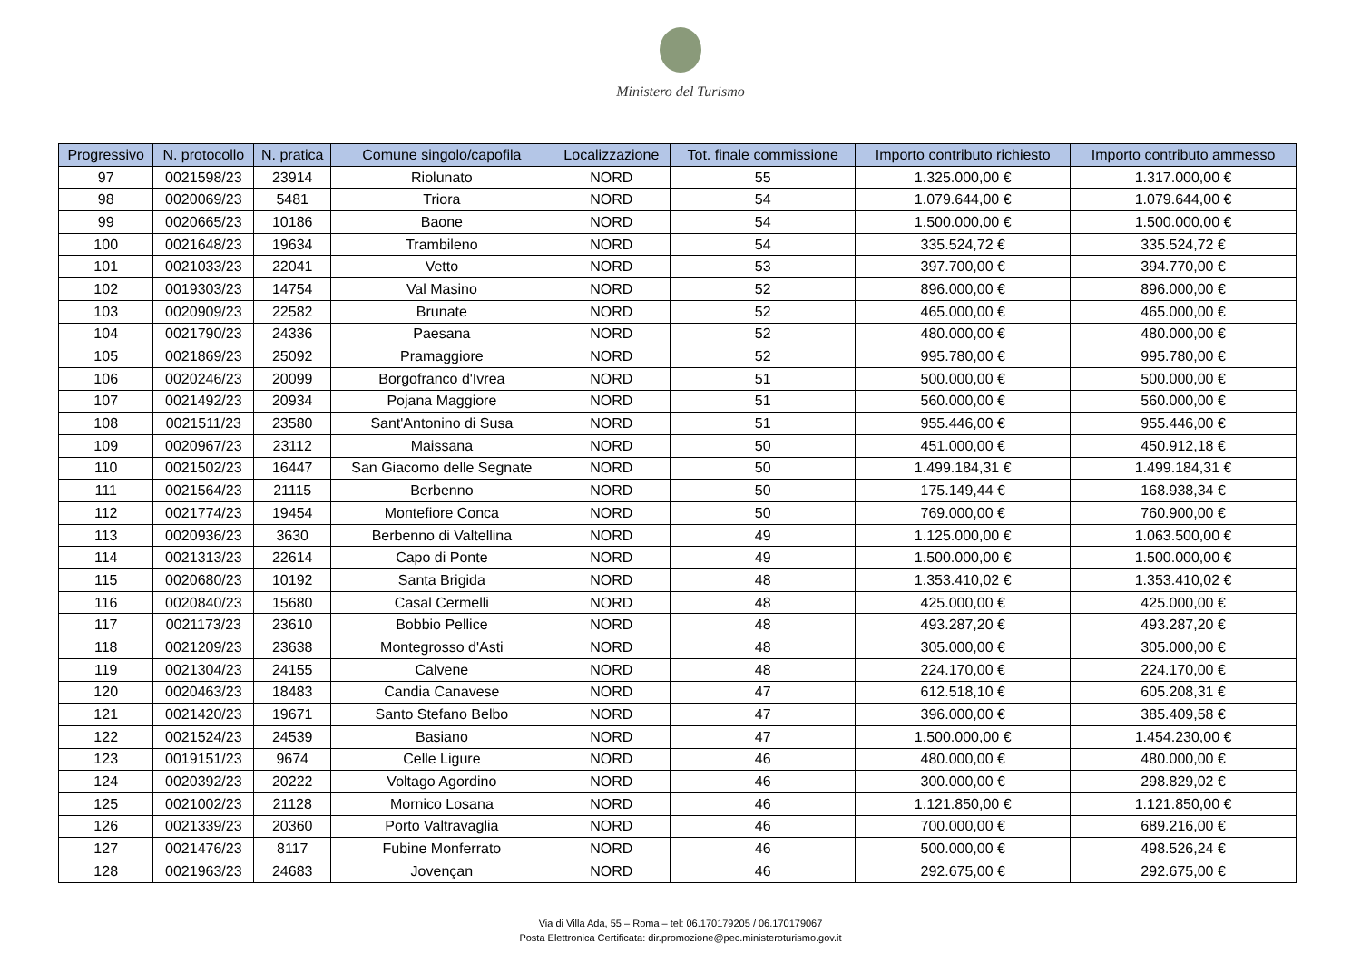Ministero del Turismo
| Progressivo | N. protocollo | N. pratica | Comune singolo/capofila | Localizzazione | Tot. finale commissione | Importo contributo richiesto | Importo contributo ammesso |
| --- | --- | --- | --- | --- | --- | --- | --- |
| 97 | 0021598/23 | 23914 | Riolunato | NORD | 55 | 1.325.000,00 € | 1.317.000,00 € |
| 98 | 0020069/23 | 5481 | Triora | NORD | 54 | 1.079.644,00 € | 1.079.644,00 € |
| 99 | 0020665/23 | 10186 | Baone | NORD | 54 | 1.500.000,00 € | 1.500.000,00 € |
| 100 | 0021648/23 | 19634 | Trambileno | NORD | 54 | 335.524,72 € | 335.524,72 € |
| 101 | 0021033/23 | 22041 | Vetto | NORD | 53 | 397.700,00 € | 394.770,00 € |
| 102 | 0019303/23 | 14754 | Val Masino | NORD | 52 | 896.000,00 € | 896.000,00 € |
| 103 | 0020909/23 | 22582 | Brunate | NORD | 52 | 465.000,00 € | 465.000,00 € |
| 104 | 0021790/23 | 24336 | Paesana | NORD | 52 | 480.000,00 € | 480.000,00 € |
| 105 | 0021869/23 | 25092 | Pramaggiore | NORD | 52 | 995.780,00 € | 995.780,00 € |
| 106 | 0020246/23 | 20099 | Borgofranco d'Ivrea | NORD | 51 | 500.000,00 € | 500.000,00 € |
| 107 | 0021492/23 | 20934 | Pojana Maggiore | NORD | 51 | 560.000,00 € | 560.000,00 € |
| 108 | 0021511/23 | 23580 | Sant'Antonino di Susa | NORD | 51 | 955.446,00 € | 955.446,00 € |
| 109 | 0020967/23 | 23112 | Maissana | NORD | 50 | 451.000,00 € | 450.912,18 € |
| 110 | 0021502/23 | 16447 | San Giacomo delle Segnate | NORD | 50 | 1.499.184,31 € | 1.499.184,31 € |
| 111 | 0021564/23 | 21115 | Berbenno | NORD | 50 | 175.149,44 € | 168.938,34 € |
| 112 | 0021774/23 | 19454 | Montefiore Conca | NORD | 50 | 769.000,00 € | 760.900,00 € |
| 113 | 0020936/23 | 3630 | Berbenno di Valtellina | NORD | 49 | 1.125.000,00 € | 1.063.500,00 € |
| 114 | 0021313/23 | 22614 | Capo di Ponte | NORD | 49 | 1.500.000,00 € | 1.500.000,00 € |
| 115 | 0020680/23 | 10192 | Santa Brigida | NORD | 48 | 1.353.410,02 € | 1.353.410,02 € |
| 116 | 0020840/23 | 15680 | Casal Cermelli | NORD | 48 | 425.000,00 € | 425.000,00 € |
| 117 | 0021173/23 | 23610 | Bobbio Pellice | NORD | 48 | 493.287,20 € | 493.287,20 € |
| 118 | 0021209/23 | 23638 | Montegrosso d'Asti | NORD | 48 | 305.000,00 € | 305.000,00 € |
| 119 | 0021304/23 | 24155 | Calvene | NORD | 48 | 224.170,00 € | 224.170,00 € |
| 120 | 0020463/23 | 18483 | Candia Canavese | NORD | 47 | 612.518,10 € | 605.208,31 € |
| 121 | 0021420/23 | 19671 | Santo Stefano Belbo | NORD | 47 | 396.000,00 € | 385.409,58 € |
| 122 | 0021524/23 | 24539 | Basiano | NORD | 47 | 1.500.000,00 € | 1.454.230,00 € |
| 123 | 0019151/23 | 9674 | Celle Ligure | NORD | 46 | 480.000,00 € | 480.000,00 € |
| 124 | 0020392/23 | 20222 | Voltago Agordino | NORD | 46 | 300.000,00 € | 298.829,02 € |
| 125 | 0021002/23 | 21128 | Mornico Losana | NORD | 46 | 1.121.850,00 € | 1.121.850,00 € |
| 126 | 0021339/23 | 20360 | Porto Valtravaglia | NORD | 46 | 700.000,00 € | 689.216,00 € |
| 127 | 0021476/23 | 8117 | Fubine Monferrato | NORD | 46 | 500.000,00 € | 498.526,24 € |
| 128 | 0021963/23 | 24683 | Jovençan | NORD | 46 | 292.675,00 € | 292.675,00 € |
Via di Villa Ada, 55 – Roma – tel: 06.170179205 / 06.170179067
Posta Elettronica Certificata: dir.promozione@pec.ministeroturismo.gov.it